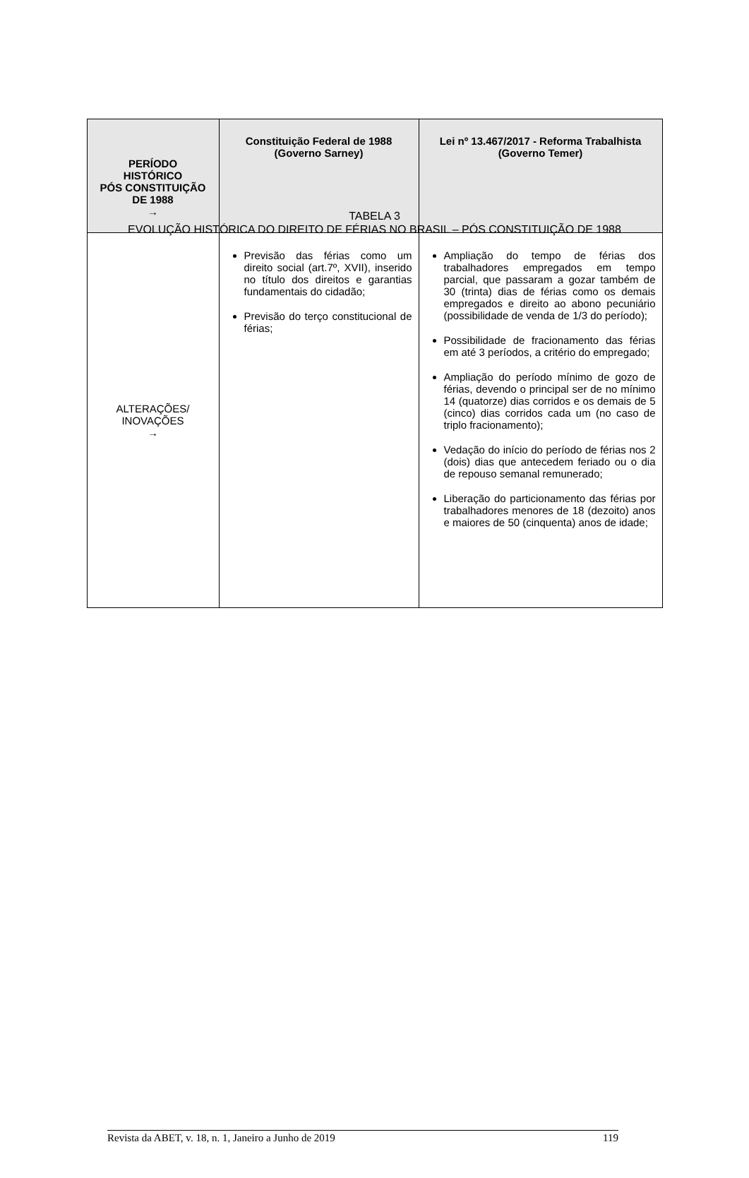TABELA 3
EVOLUÇÃO HISTÓRICA DO DIREITO DE FÉRIAS NO BRASIL – PÓS CONSTITUIÇÃO DE 1988
| PERÍODO HISTÓRICO PÓS CONSTITUIÇÃO DE 1988 → | Constituição Federal de 1988 (Governo Sarney) | Lei nº 13.467/2017 - Reforma Trabalhista (Governo Temer) |
| --- | --- | --- |
| ALTERAÇÕES/ INOVAÇÕES → | Previsão das férias como um direito social (art.7º, XVII), inserido no título dos direitos e garantias fundamentais do cidadão; Previsão do terço constitucional de férias; | Ampliação do tempo de férias dos trabalhadores empregados em tempo parcial, que passaram a gozar também de 30 (trinta) dias de férias como os demais empregados e direito ao abono pecuniário (possibilidade de venda de 1/3 do período); Possibilidade de fracionamento das férias em até 3 períodos, a critério do empregado; Ampliação do período mínimo de gozo de férias, devendo o principal ser de no mínimo 14 (quatorze) dias corridos e os demais de 5 (cinco) dias corridos cada um (no caso de triplo fracionamento); Vedação do início do período de férias nos 2 (dois) dias que antecedem feriado ou o dia de repouso semanal remunerado; Liberação do particionamento das férias por trabalhadores menores de 18 (dezoito) anos e maiores de 50 (cinquenta) anos de idade; |
Revista da ABET, v. 18, n. 1, Janeiro a Junho de 2019 119